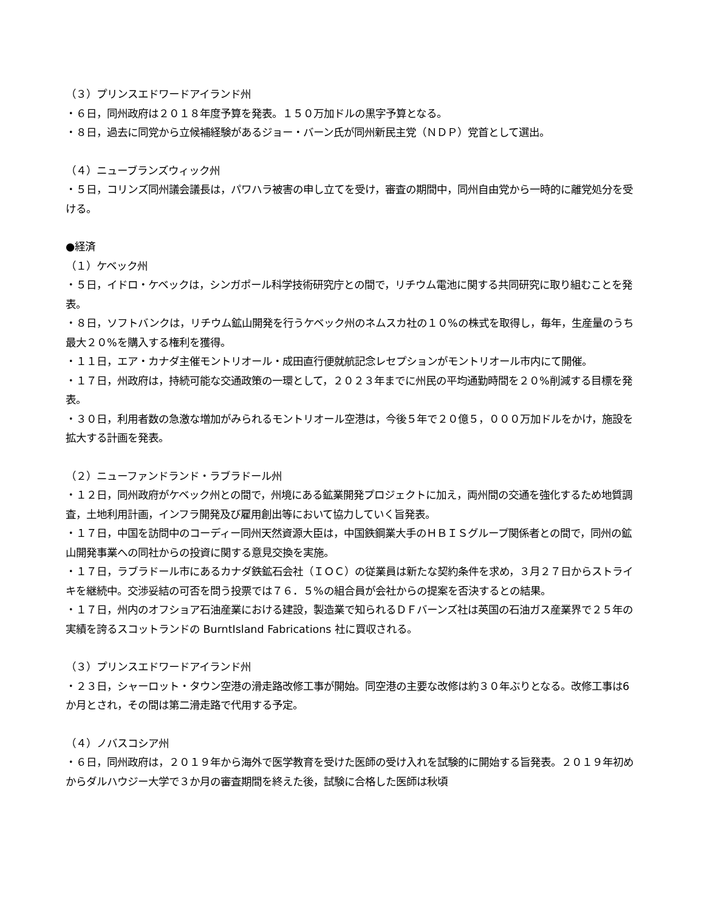（３）プリンスエドワードアイランド州
・６日，同州政府は２０１８年度予算を発表。１５０万加ドルの黒字予算となる。
・８日，過去に同党から立候補経験があるジョー・バーン氏が同州新民主党（ＮＤＰ）党首として選出。
（４）ニューブランズウィック州
・５日，コリンズ同州議会議長は，パワハラ被害の申し立てを受け，審査の期間中，同州自由党から一時的に離党処分を受ける。
●経済
（１）ケベック州
・５日，イドロ・ケベックは，シンガポール科学技術研究庁との間で，リチウム電池に関する共同研究に取り組むことを発表。
・８日，ソフトバンクは，リチウム鉱山開発を行うケベック州のネムスカ社の１０%の株式を取得し，毎年，生産量のうち最大２０%を購入する権利を獲得。
・１１日，エア・カナダ主催モントリオール・成田直行便就航記念レセプションがモントリオール市内にて開催。
・１７日，州政府は，持続可能な交通政策の一環として，２０２３年までに州民の平均通勤時間を２０%削減する目標を発表。
・３０日，利用者数の急激な増加がみられるモントリオール空港は，今後５年で２０億５，０００万加ドルをかけ，施設を拡大する計画を発表。
（２）ニューファンドランド・ラブラドール州
・１２日，同州政府がケベック州との間で，州境にある鉱業開発プロジェクトに加え，両州間の交通を強化するため地質調査，土地利用計画，インフラ開発及び雇用創出等において協力していく旨発表。
・１７日，中国を訪問中のコーディー同州天然資源大臣は，中国鉄鋼業大手のＨＢＩＳグループ関係者との間で，同州の鉱山開発事業への同社からの投資に関する意見交換を実施。
・１７日，ラブラドール市にあるカナダ鉄鉱石会社（ＩＯＣ）の従業員は新たな契約条件を求め，３月２７日からストライキを継続中。交渉妥結の可否を問う投票では７６．５%の組合員が会社からの提案を否決するとの結果。
・１７日，州内のオフショア石油産業における建設，製造業で知られるＤＦバーンズ社は英国の石油ガス産業界で２５年の実績を誇るスコットランドの BurntIsland Fabrications 社に買収される。
（３）プリンスエドワードアイランド州
・２３日，シャーロット・タウン空港の滑走路改修工事が開始。同空港の主要な改修は約３０年ぶりとなる。改修工事は6か月とされ，その間は第二滑走路で代用する予定。
（４）ノバスコシア州
・６日，同州政府は，２０１９年から海外で医学教育を受けた医師の受け入れを試験的に開始する旨発表。２０１９年初めからダルハウジー大学で３か月の審査期間を終えた後，試験に合格した医師は秋頃